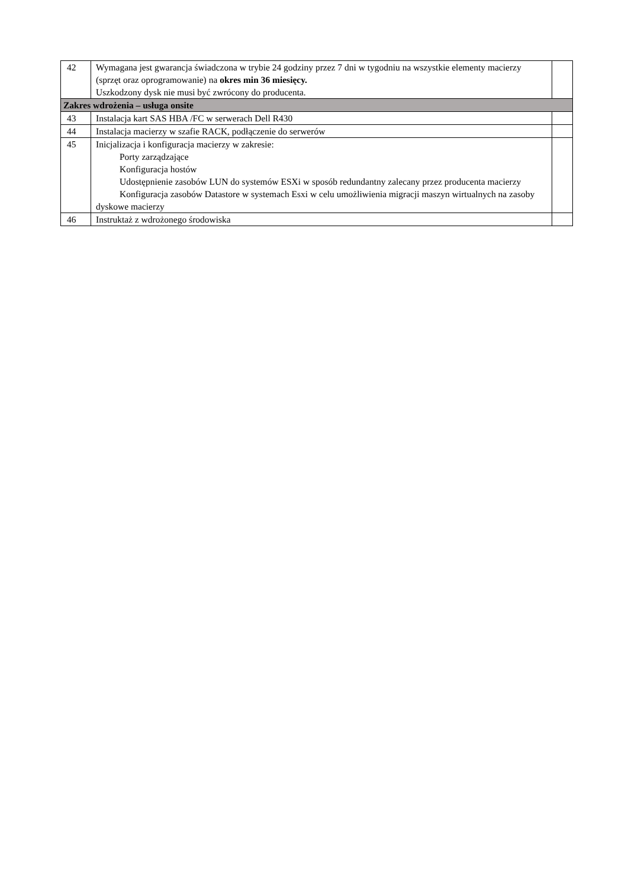| 42 | Wymagana jest gwarancja świadczona w trybie 24 godziny przez 7 dni w tygodniu na wszystkie elementy macierzy (sprzęt oraz oprogramowanie) na okres min 36 miesięcy. Uszkodzony dysk nie musi być zwrócony do producenta. | |
| Zakres wdrożenia – usługa onsite | | |
| 43 | Instalacja kart SAS HBA /FC w serwerach Dell R430 | |
| 44 | Instalacja macierzy w szafie RACK, podłączenie do serwerów | |
| 45 | Inicjalizacja i konfiguracja macierzy w zakresie: Porty zarządzające Konfiguracja hostów Udostępnienie zasobów LUN do systemów ESXi w sposób redundantny zalecany przez producenta macierzy Konfiguracja zasobów Datastore w systemach Esxi w celu umożliwienia migracji maszyn wirtualnych na zasoby dyskowe macierzy | |
| 46 | Instruktaż z wdrożonego środowiska | |